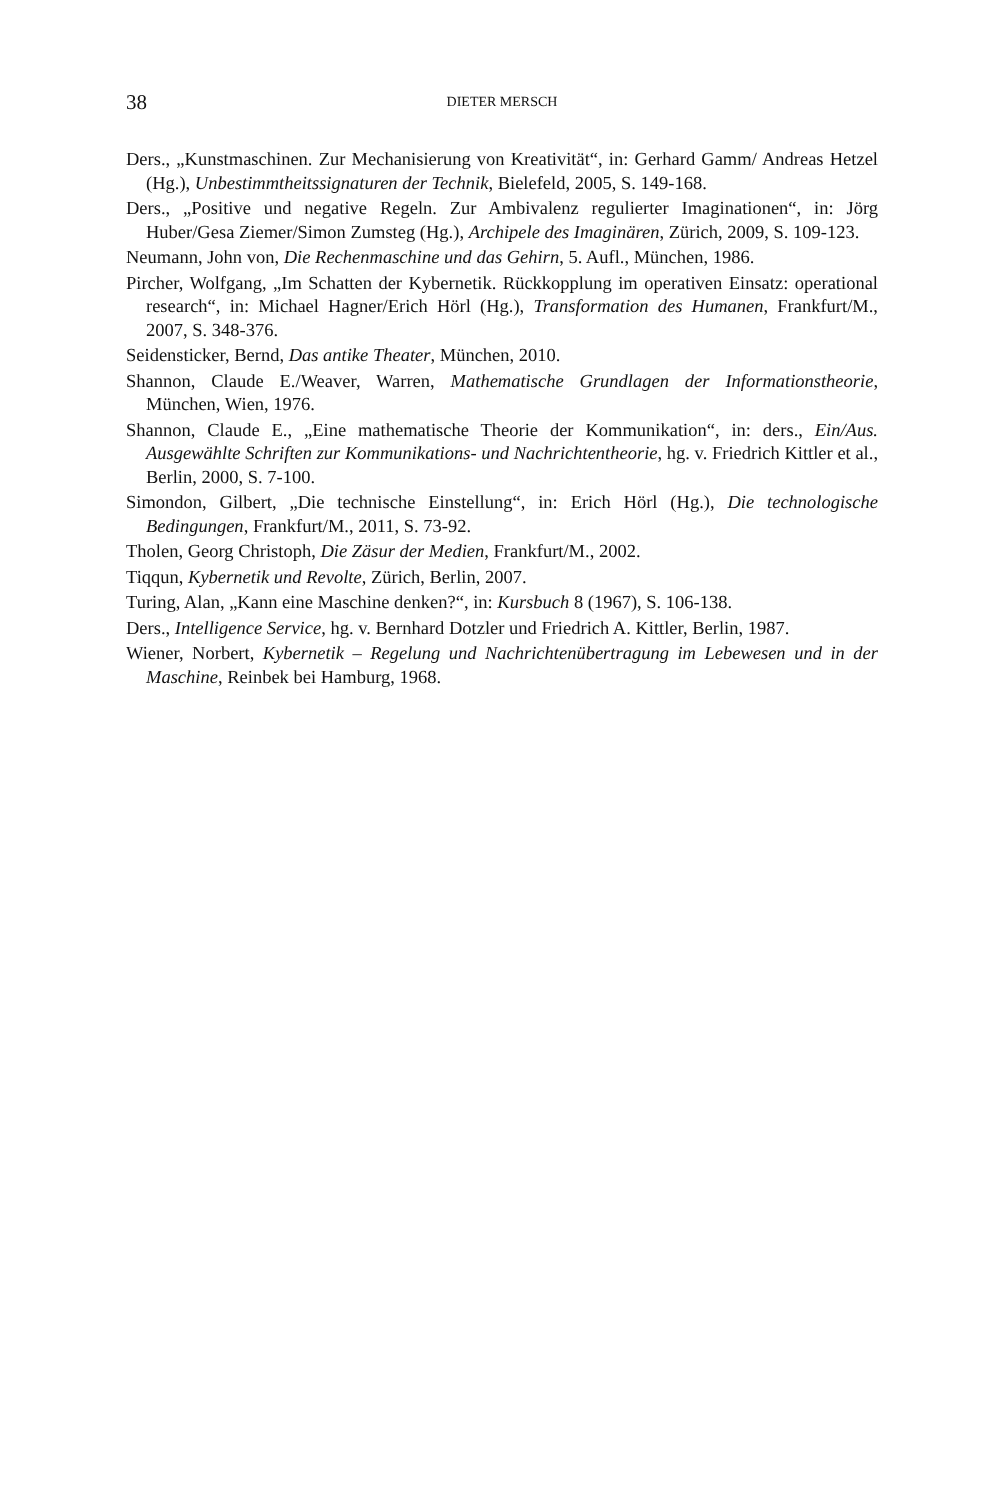38
DIETER MERSCH
Ders., „Kunstmaschinen. Zur Mechanisierung von Kreativität“, in: Gerhard Gamm/ Andreas Hetzel (Hg.), Unbestimmtheitssignaturen der Technik, Bielefeld, 2005, S. 149-168.
Ders., „Positive und negative Regeln. Zur Ambivalenz regulierter Imaginationen“, in: Jörg Huber/Gesa Ziemer/Simon Zumsteg (Hg.), Archipele des Imaginären, Zürich, 2009, S. 109-123.
Neumann, John von, Die Rechenmaschine und das Gehirn, 5. Aufl., München, 1986.
Pircher, Wolfgang, „Im Schatten der Kybernetik. Rückkopplung im operativen Einsatz: operational research“, in: Michael Hagner/Erich Hörl (Hg.), Transformation des Humanen, Frankfurt/M., 2007, S. 348-376.
Seidensticker, Bernd, Das antike Theater, München, 2010.
Shannon, Claude E./Weaver, Warren, Mathematische Grundlagen der Informationstheorie, München, Wien, 1976.
Shannon, Claude E., „Eine mathematische Theorie der Kommunikation“, in: ders., Ein/Aus. Ausgewählte Schriften zur Kommunikations- und Nachrichtentheorie, hg. v. Friedrich Kittler et al., Berlin, 2000, S. 7-100.
Simondon, Gilbert, „Die technische Einstellung“, in: Erich Hörl (Hg.), Die technologische Bedingungen, Frankfurt/M., 2011, S. 73-92.
Tholen, Georg Christoph, Die Zäsur der Medien, Frankfurt/M., 2002.
Tiqqun, Kybernetik und Revolte, Zürich, Berlin, 2007.
Turing, Alan, „Kann eine Maschine denken?“, in: Kursbuch 8 (1967), S. 106-138.
Ders., Intelligence Service, hg. v. Bernhard Dotzler und Friedrich A. Kittler, Berlin, 1987.
Wiener, Norbert, Kybernetik – Regelung und Nachrichtenübertragung im Lebewesen und in der Maschine, Reinbek bei Hamburg, 1968.